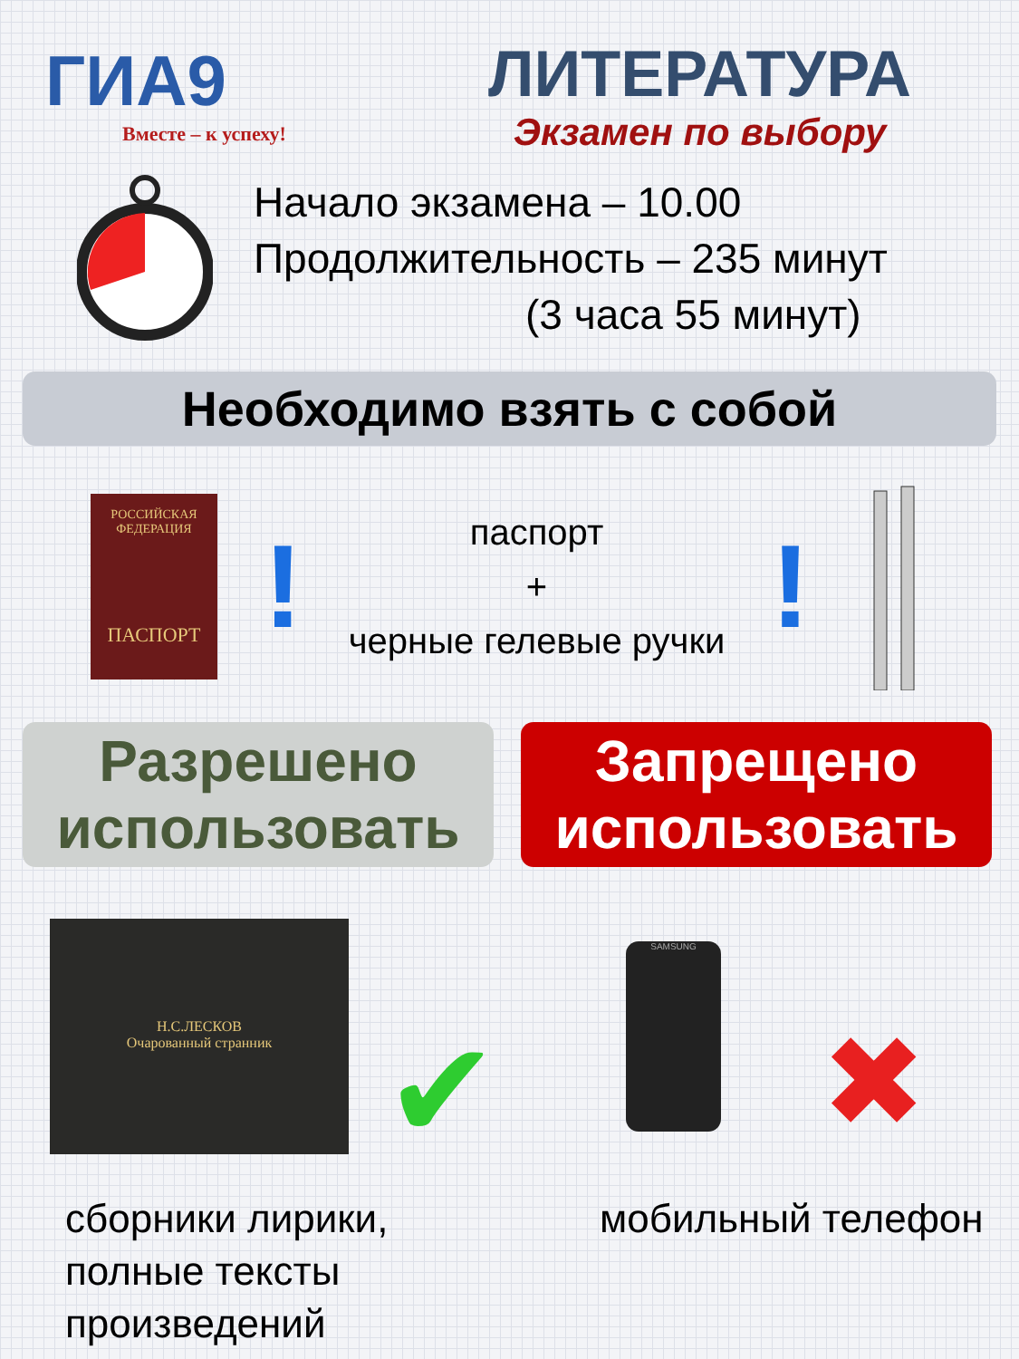ГИА9
Вместе – к успеху!
ЛИТЕРАТУРА
Экзамен по выбору
Начало экзамена – 10.00
Продолжительность – 235 минут
(3 часа 55 минут)
Необходимо взять с собой
РОССИЙСКАЯ ФЕДЕРАЦИЯ
ПАСПОРТ
!
паспорт
+
черные гелевые ручки
!
Разрешено
использовать
Запрещено
использовать
Н.С.ЛЕСКОВ
Очарованный странник
✔
SAMSUNG
✖
сборники лирики,
полные тексты
произведений
мобильный телефон